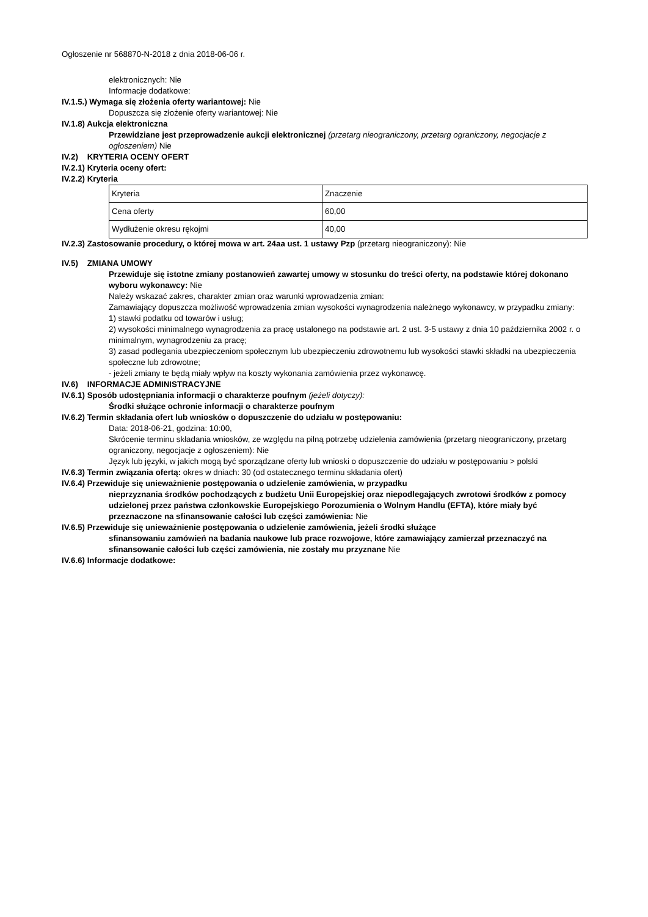Ogłoszenie nr 568870-N-2018 z dnia 2018-06-06 r.
elektronicznych: Nie
Informacje dodatkowe:
IV.1.5.) Wymaga się złożenia oferty wariantowej: Nie
Dopuszcza się złożenie oferty wariantowej: Nie
IV.1.8) Aukcja elektroniczna
Przewidziane jest przeprowadzenie aukcji elektronicznej (przetarg nieograniczony, przetarg ograniczony, negocjacje z ogłoszeniem) Nie
IV.2) KRYTERIA OCENY OFERT
IV.2.1) Kryteria oceny ofert:
IV.2.2) Kryteria
| Kryteria | Znaczenie |
| Cena oferty | 60,00 |
| Wydłużenie okresu rękojmi | 40,00 |
IV.2.3) Zastosowanie procedury, o której mowa w art. 24aa ust. 1 ustawy Pzp (przetarg nieograniczony): Nie
IV.5) ZMIANA UMOWY
Przewiduje się istotne zmiany postanowień zawartej umowy w stosunku do treści oferty, na podstawie której dokonano wyboru wykonawcy: Nie
Należy wskazać zakres, charakter zmian oraz warunki wprowadzenia zmian:
Zamawiający dopuszcza możliwość wprowadzenia zmian wysokości wynagrodzenia należnego wykonawcy, w przypadku zmiany:
1) stawki podatku od towarów i usług;
2) wysokości minimalnego wynagrodzenia za pracę ustalonego na podstawie art. 2 ust. 3-5 ustawy z dnia 10 października 2002 r. o minimalnym, wynagrodzeniu za pracę;
3) zasad podlegania ubezpieczeniom społecznym lub ubezpieczeniu zdrowotnemu lub wysokości stawki składki na ubezpieczenia społeczne lub zdrowotne;
- jeżeli zmiany te będą miały wpływ na koszty wykonania zamówienia przez wykonawcę.
IV.6) INFORMACJE ADMINISTRACYJNE
IV.6.1) Sposób udostępniania informacji o charakterze poufnym (jeżeli dotyczy):
Środki służące ochronie informacji o charakterze poufnym
IV.6.2) Termin składania ofert lub wniosków o dopuszczenie do udziału w postępowaniu:
Data: 2018-06-21, godzina: 10:00,
Skrócenie terminu składania wniosków, ze względu na pilną potrzebę udzielenia zamówienia (przetarg nieograniczony, przetarg ograniczony, negocjacje z ogłoszeniem): Nie
Język lub języki, w jakich mogą być sporządzane oferty lub wnioski o dopuszczenie do udziału w postępowaniu > polski
IV.6.3) Termin związania ofertą: okres w dniach: 30 (od ostatecznego terminu składania ofert)
IV.6.4) Przewiduje się unieważnienie postępowania o udzielenie zamówienia, w przypadku
nieprzyznania środków pochodzących z budżetu Unii Europejskiej oraz niepodlegających zwrotowi środków z pomocy udzielonej przez państwa członkowskie Europejskiego Porozumienia o Wolnym Handlu (EFTA), które miały być przeznaczone na sfinansowanie całości lub części zamówienia: Nie
IV.6.5) Przewiduje się unieważnienie postępowania o udzielenie zamówienia, jeżeli środki służące
sfinansowaniu zamówień na badania naukowe lub prace rozwojowe, które zamawiający zamierzał przeznaczyć na sfinansowanie całości lub części zamówienia, nie zostały mu przyznane Nie
IV.6.6) Informacje dodatkowe: